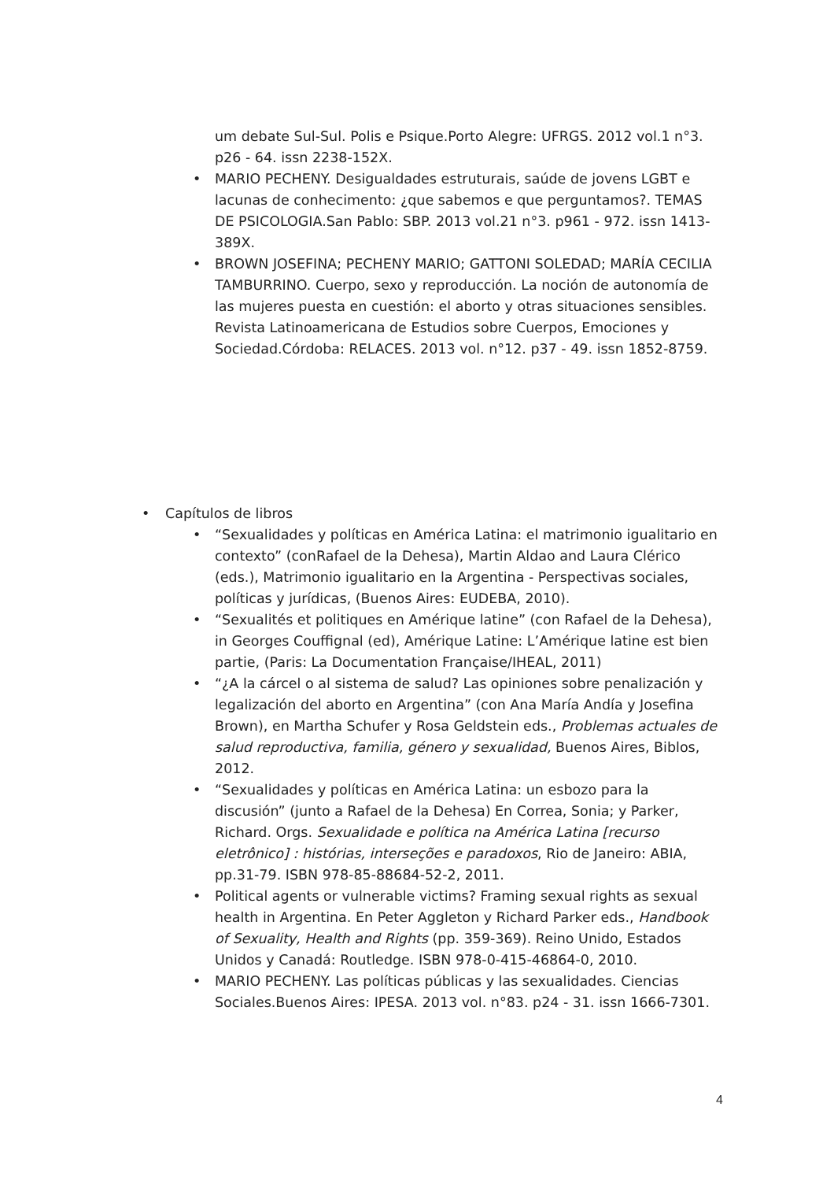um debate Sul-Sul. Polis e Psique.Porto Alegre: UFRGS. 2012 vol.1 n°3. p26 - 64. issn 2238-152X.
• MARIO PECHENY. Desigualdades estruturais, saúde de jovens LGBT e lacunas de conhecimento: ¿que sabemos e que perguntamos?. TEMAS DE PSICOLOGIA.San Pablo: SBP. 2013 vol.21 n°3. p961 - 972. issn 1413-389X.
• BROWN JOSEFINA; PECHENY MARIO; GATTONI SOLEDAD; MARÍA CECILIA TAMBURRINO. Cuerpo, sexo y reproducción. La noción de autonomía de las mujeres puesta en cuestión: el aborto y otras situaciones sensibles. Revista Latinoamericana de Estudios sobre Cuerpos, Emociones y Sociedad.Córdoba: RELACES. 2013 vol. n°12. p37 - 49. issn 1852-8759.
• Capítulos de libros
• “Sexualidades y políticas en América Latina: el matrimonio igualitario en contexto” (conRafael de la Dehesa), Martin Aldao and Laura Clérico (eds.), Matrimonio igualitario en la Argentina - Perspectivas sociales, políticas y jurídicas, (Buenos Aires: EUDEBA, 2010).
• “Sexualités et politiques en Amérique latine” (con Rafael de la Dehesa), in Georges Couffignal (ed), Amérique Latine: L’Amérique latine est bien partie, (Paris: La Documentation Française/IHEAL, 2011)
• “¿A la cárcel o al sistema de salud? Las opiniones sobre penalización y legalización del aborto en Argentina” (con Ana María Andía y Josefina Brown), en Martha Schufer y Rosa Geldstein eds., Problemas actuales de salud reproductiva, familia, género y sexualidad, Buenos Aires, Biblos, 2012.
• “Sexualidades y políticas en América Latina: un esbozo para la discusión” (junto a Rafael de la Dehesa) En Correa, Sonia; y Parker, Richard. Orgs. Sexualidade e política na América Latina [recurso eletrônico] : histórias, interseções e paradoxos, Rio de Janeiro: ABIA, pp.31-79. ISBN 978-85-88684-52-2, 2011.
• Political agents or vulnerable victims? Framing sexual rights as sexual health in Argentina. En Peter Aggleton y Richard Parker eds., Handbook of Sexuality, Health and Rights (pp. 359-369). Reino Unido, Estados Unidos y Canadá: Routledge. ISBN 978-0-415-46864-0, 2010.
• MARIO PECHENY. Las políticas públicas y las sexualidades. Ciencias Sociales.Buenos Aires: IPESA. 2013 vol. n°83. p24 - 31. issn 1666-7301.
4